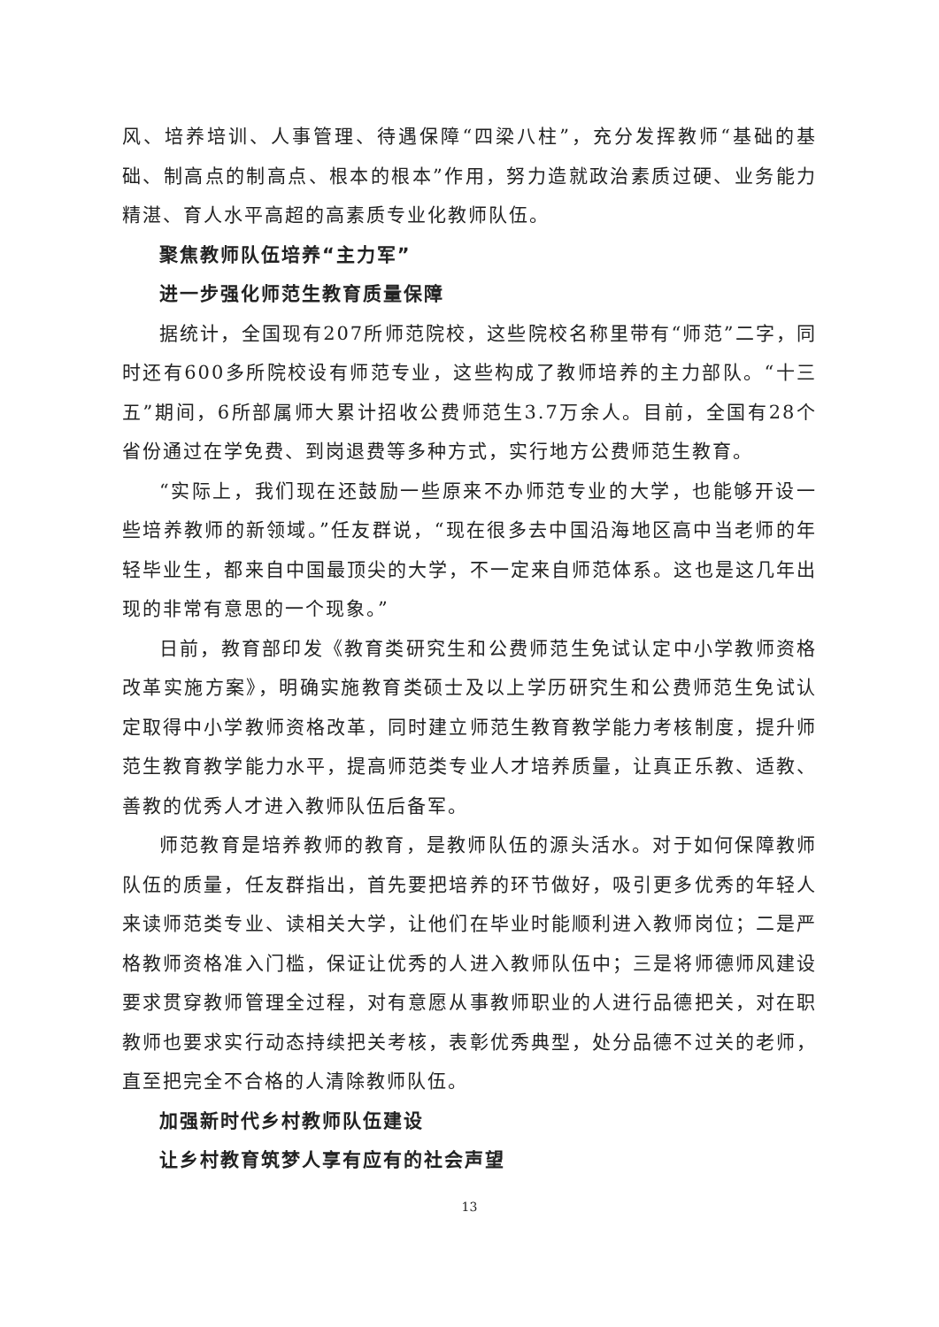风、培养培训、人事管理、待遇保障“四梁八柱”，充分发挥教师“基础的基础、制高点的制高点、根本的根本”作用，努力造就政治素质过硬、业务能力精湛、育人水平高超的高素质专业化教师队伍。
聚焦教师队伍培养“主力军”
进一步强化师范生教育质量保障
据统计，全国现有207所师范院校，这些院校名称里带有“师范”二字，同时还有600多所院校设有师范专业，这些构成了教师培养的主力部队。“十三五”期间，6所部属师大累计招收公费师范生3.7万余人。目前，全国有28个省份通过在学免费、到岗退费等多种方式，实行地方公费师范生教育。
“实际上，我们现在还鼓励一些原来不办师范专业的大学，也能够开设一些培养教师的新领域。”任友群说，“现在很多去中国沿海地区高中当老师的年轻毕业生，都来自中国最顶尖的大学，不一定来自师范体系。这也是这几年出现的非常有意思的一个现象。”
日前，教育部印发《教育类研究生和公费师范生免试认定中小学教师资格改革实施方案》，明确实施教育类硕士及以上学历研究生和公费师范生免试认定取得中小学教师资格改革，同时建立师范生教育教学能力考核制度，提升师范生教育教学能力水平，提高师范类专业人才培养质量，让真正乐教、适教、善教的优秀人才进入教师队伍后备军。
师范教育是培养教师的教育，是教师队伍的源头活水。对于如何保障教师队伍的质量，任友群指出，首先要把培养的环节做好，吸引更多优秀的年轻人来读师范类专业、读相关大学，让他们在毕业时能顺利进入教师岗位；二是严格教师资格准入门槛，保证让优秀的人进入教师队伍中；三是将师德师风建设要求贯穿教师管理全过程，对有意愿从事教师职业的人进行品德把关，对在职教师也要求实行动态持续把关考核，表彰优秀典型，处分品德不过关的老师，直至把完全不合格的人清除教师队伍。
加强新时代乡村教师队伍建设
让乡村教育筑梦人享有应有的社会声望
13